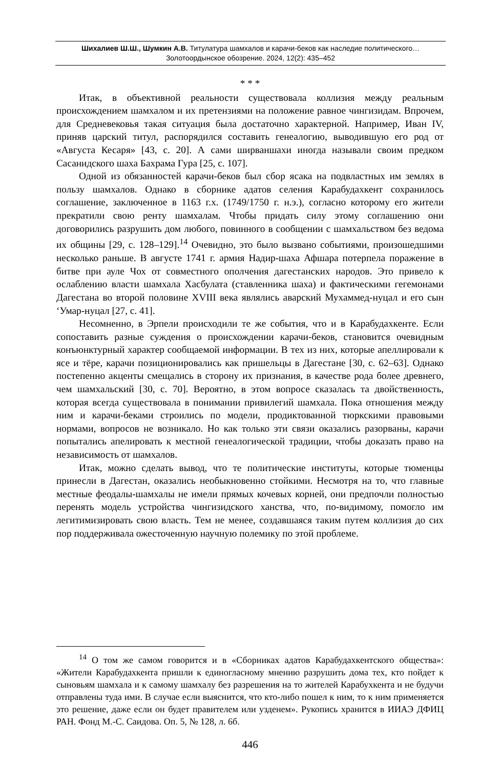Шихалиев Ш.Ш., Шумкин А.В. Титулатура шамхалов и карачи-беков как наследие политического…
Золотоордынское обозрение. 2024, 12(2): 435–452
* * *
Итак, в объективной реальности существовала коллизия между реальным происхождением шамхалом и их претензиями на положение равное чингизидам. Впрочем, для Средневековья такая ситуация была достаточно характерной. Например, Иван IV, приняв царский титул, распорядился составить генеалогию, выводившую его род от «Августа Кесаря» [43, с. 20]. А сами ширваншахи иногда называли своим предком Сасанидского шаха Бахрама Гура [25, с. 107].
Одной из обязанностей карачи-беков был сбор ясака на подвластных им землях в пользу шамхалов. Однако в сборнике адатов селения Карабудахкент сохранилось соглашение, заключенное в 1163 г.х. (1749/1750 г. н.э.), согласно которому его жители прекратили свою ренту шамхалам. Чтобы придать силу этому соглашению они договорились разрушить дом любого, повинного в сообщении с шамхальством без ведома их общины [29, с. 128–129].<sup>14</sup> Очевидно, это было вызвано событиями, произошедшими несколько раньше. В августе 1741 г. армия Надир-шаха Афшара потерпела поражение в битве при ауле Чох от совместного ополчения дагестанских народов. Это привело к ослаблению власти шамхала Хасбулата (ставленника шаха) и фактическими гегемонами Дагестана во второй половине XVIII века являлись аварский Мухаммед-нуцал и его сын ‘Умар-нуцал [27, с. 41].
Несомненно, в Эрпели происходили те же события, что и в Карабудахкенте. Если сопоставить разные суждения о происхождении карачи-беков, становится очевидным конъюнктурный характер сообщаемой информации. В тех из них, которые апеллировали к ясе и тёре, карачи позиционировались как пришельцы в Дагестане [30, с. 62–63]. Однако постепенно акценты смещались в сторону их признания, в качестве рода более древнего, чем шамхальский [30, с. 70]. Вероятно, в этом вопросе сказалась та двойственность, которая всегда существовала в понимании привилегий шамхала. Пока отношения между ним и карачи-беками строились по модели, продиктованной тюркскими правовыми нормами, вопросов не возникало. Но как только эти связи оказались разорваны, карачи попытались апелировать к местной генеалогической традиции, чтобы доказать право на независимость от шамхалов.
Итак, можно сделать вывод, что те политические институты, которые тюменцы принесли в Дагестан, оказались необыкновенно стойкими. Несмотря на то, что главные местные феодалы-шамхалы не имели прямых кочевых корней, они предпочли полностью перенять модель устройства чингизидского ханства, что, по-видимому, помогло им легитимизировать свою власть. Тем не менее, создавшаяся таким путем коллизия до сих пор поддерживала ожесточенную научную полемику по этой проблеме.
<sup>14</sup> О том же самом говорится и в «Сборниках адатов Карабудахкентского общества»: «Жители Карабудахкента пришли к единогласному мнению разрушить дома тех, кто пойдет к сыновьям шамхала и к самому шамхалу без разрешения на то жителей Карабухкента и не будучи отправлены туда ими. В случае если выяснится, что кто-либо пошел к ним, то к ним применяется это решение, даже если он будет правителем или узденем». Рукопись хранится в ИИАЭ ДФИЦ РАН. Фонд М.-С. Саидова. Оп. 5, № 128, л. 6б.
446